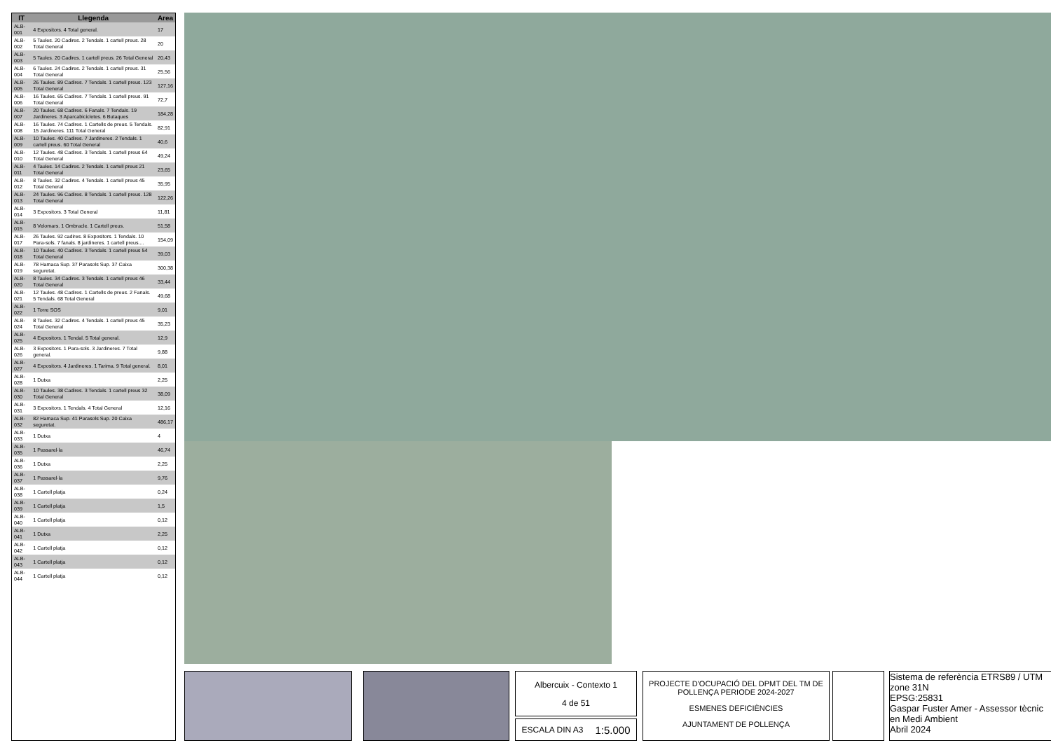| IT | Llegenda | Area |
| --- | --- | --- |
| ALB-001 | 4 Expositors. 4 Total general. | 17 |
| ALB-002 | 5 Taules. 20 Cadires. 2 Tendals. 1 cartell preus. 28 Total General | 20 |
| ALB-003 | 5 Taules. 20 Cadires. 1 cartell preus. 26 Total General | 20,43 |
| ALB-004 | 6 Taules. 24 Cadires. 2 Tendals. 1 cartell preus. 31 Total General | 25,56 |
| ALB-005 | 26 Taules. 89 Cadires. 7 Tendals. 1 cartell preus. 123 Total General | 127,16 |
| ALB-006 | 16 Taules. 65 Cadires. 7 Tendals. 1 cartell preus. 91 Total General | 72,7 |
| ALB-007 | 20 Taules. 68 Cadires. 6 Fanals. 7 Tendals. 19 Jardineres. 3 Aparcabicicletes. 6 Butaques | 184,28 |
| ALB-008 | 16 Taules. 74 Cadires. 1 Cartells de preus. 5 Tendals. 15 Jardineres. 111 Total General | 82,91 |
| ALB-009 | 10 Taules. 40 Cadires. 7 Jardineres. 2 Tendals. 1 cartell preus. 60 Total General | 40,6 |
| ALB-010 | 12 Taules. 48 Cadires. 3 Tendals. 1 cartell preus 64 Total General | 49,24 |
| ALB-011 | 4 Taules. 14 Cadires. 2 Tendals. 1 cartell preus 21 Total General | 23,65 |
| ALB-012 | 8 Taules. 32 Cadires. 4 Tendals. 1 cartell preus 45 Total General | 35,95 |
| ALB-013 | 24 Taules. 96 Cadires. 8 Tendals. 1 cartell preus. 128 Total General | 122,26 |
| ALB-014 | 3 Expositors. 3 Total General | 11,81 |
| ALB-015 | 8 Velomars. 1 Ombracle. 1 Cartell preus. | 51,58 |
| ALB-017 | 26 Taules. 92 cadires. 8 Expositors. 1 Tendals. 10 Para-sols. 7 fanals. 8 jardineres. 1 cartell preus.... | 154,09 |
| ALB-018 | 10 Taules. 40 Cadires. 3 Tendals. 1 cartell preus 54 Total General | 39,03 |
| ALB-019 | 78 Hamaca Sup. 37 Parasols Sup. 37 Caixa seguretat. | 300,38 |
| ALB-020 | 8 Taules. 34 Cadires. 3 Tendals. 1 cartell preus 46 Total General | 33,44 |
| ALB-021 | 12 Taules. 48 Cadires. 1 Cartells de preus. 2 Fanals. 5 Tendals. 68 Total General | 49,68 |
| ALB-022 | 1 Torre SOS | 9,01 |
| ALB-024 | 8 Taules. 32 Cadires. 4 Tendals. 1 cartell preus 45 Total General | 35,23 |
| ALB-025 | 4 Expositors. 1 Tendal. 5 Total general. | 12,9 |
| ALB-026 | 3 Expositors. 1 Para-sols. 3 Jardineres. 7 Total general. | 9,88 |
| ALB-027 | 4 Expositors. 4 Jardineres. 1 Tarima. 9 Total general. | 8,01 |
| ALB-028 | 1 Dutxa | 2,25 |
| ALB-030 | 10 Taules. 38 Cadires. 3 Tendals. 1 cartell preus 32 Total General | 38,09 |
| ALB-031 | 3 Expositors. 1 Tendals. 4 Total General | 12,16 |
| ALB-032 | 82 Hamaca Sup. 41 Parasols Sup. 20 Caixa seguretat. | 486,17 |
| ALB-033 | 1 Dutxa | 4 |
| ALB-035 | 1 Passarel·la | 46,74 |
| ALB-036 | 1 Dutxa | 2,25 |
| ALB-037 | 1 Passarel·la | 9,76 |
| ALB-038 | 1 Cartell platja | 0,24 |
| ALB-039 | 1 Cartell platja | 1,5 |
| ALB-040 | 1 Cartell platja | 0,12 |
| ALB-041 | 1 Dutxa | 2,25 |
| ALB-042 | 1 Cartell platja | 0,12 |
| ALB-043 | 1 Cartell platja | 0,12 |
| ALB-044 | 1 Cartell platja | 0,12 |
Albercuix - Contexto 1
4 de 51
ESCALA DIN A3 1:5.000
PROJECTE D'OCUPACIÓ DEL DPMT DEL TM DE POLLENÇA PERIODE 2024-2027
ESMENES DEFICIÈNCIES
AJUNTAMENT DE POLLENÇA
Sistema de referència ETRS89 / UTM zone 31N
EPSG:25831
Gaspar Fuster Amer - Assessor tècnic en Medi Ambient
Abril 2024